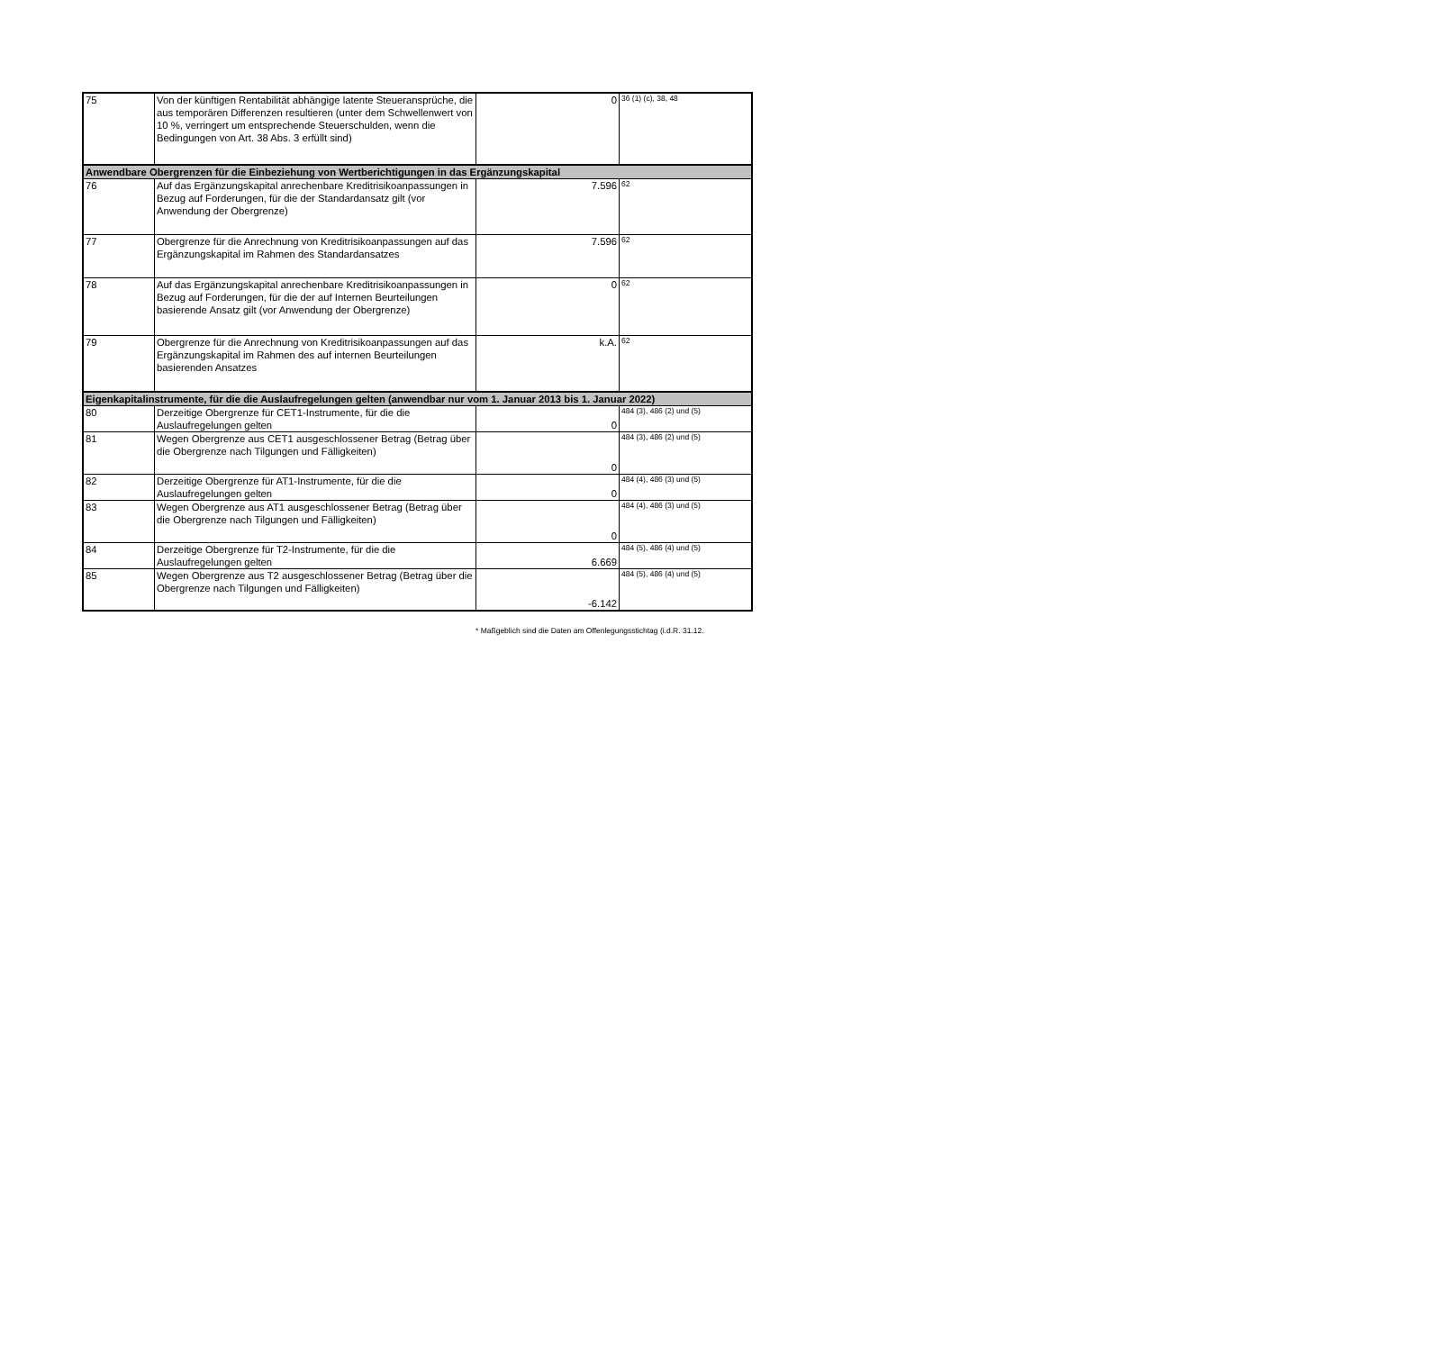| 75 | Von der künftigen Rentabilität abhängige latente Steueransprüche, die aus temporären Differenzen resultieren (unter dem Schwellenwert von 10 %, verringert um entsprechende Steuerschulden, wenn die Bedingungen von Art. 38 Abs. 3 erfüllt sind) | 0 | 36 (1) (c), 38, 48 |
| Anwendbare Obergrenzen für die Einbeziehung von Wertberichtigungen in das Ergänzungskapital | | | |
| 76 | Auf das Ergänzungskapital anrechenbare Kreditrisikoanpassungen in Bezug auf Forderungen, für die der Standardansatz gilt (vor Anwendung der Obergrenze) | 7.596 | 62 |
| 77 | Obergrenze für die Anrechnung von Kreditrisikoanpassungen auf das Ergänzungskapital im Rahmen des Standardansatzes | 7.596 | 62 |
| 78 | Auf das Ergänzungskapital anrechenbare Kreditrisikoanpassungen in Bezug auf Forderungen, für die der auf Internen Beurteilungen basierende Ansatz gilt (vor Anwendung der Obergrenze) | 0 | 62 |
| 79 | Obergrenze für die Anrechnung von Kreditrisikoanpassungen auf das Ergänzungskapital im Rahmen des auf internen Beurteilungen basierenden Ansatzes | k.A. | 62 |
| Eigenkapitalinstrumente, für die die Auslaufregelungen gelten (anwendbar nur vom 1. Januar 2013 bis 1. Januar 2022) | | | |
| 80 | Derzeitige Obergrenze für CET1-Instrumente, für die die Auslaufregelungen gelten | 0 | 484 (3), 486 (2) und (5) |
| 81 | Wegen Obergrenze aus CET1 ausgeschlossener Betrag (Betrag über die Obergrenze nach Tilgungen und Fälligkeiten) | 0 | 484 (3), 486 (2) und (5) |
| 82 | Derzeitige Obergrenze für AT1-Instrumente, für die die Auslaufregelungen gelten | 0 | 484 (4), 486 (3) und (5) |
| 83 | Wegen Obergrenze aus AT1 ausgeschlossener Betrag (Betrag über die Obergrenze nach Tilgungen und Fälligkeiten) | 0 | 484 (4), 486 (3) und (5) |
| 84 | Derzeitige Obergrenze für T2-Instrumente, für die die Auslaufregelungen gelten | 6.669 | 484 (5), 486 (4) und (5) |
| 85 | Wegen Obergrenze aus T2 ausgeschlossener Betrag (Betrag über die Obergrenze nach Tilgungen und Fälligkeiten) | -6.142 | 484 (5), 486 (4) und (5) |
* Maßgeblich sind die Daten am Offenlegungsstichtag (i.d.R. 31.12.